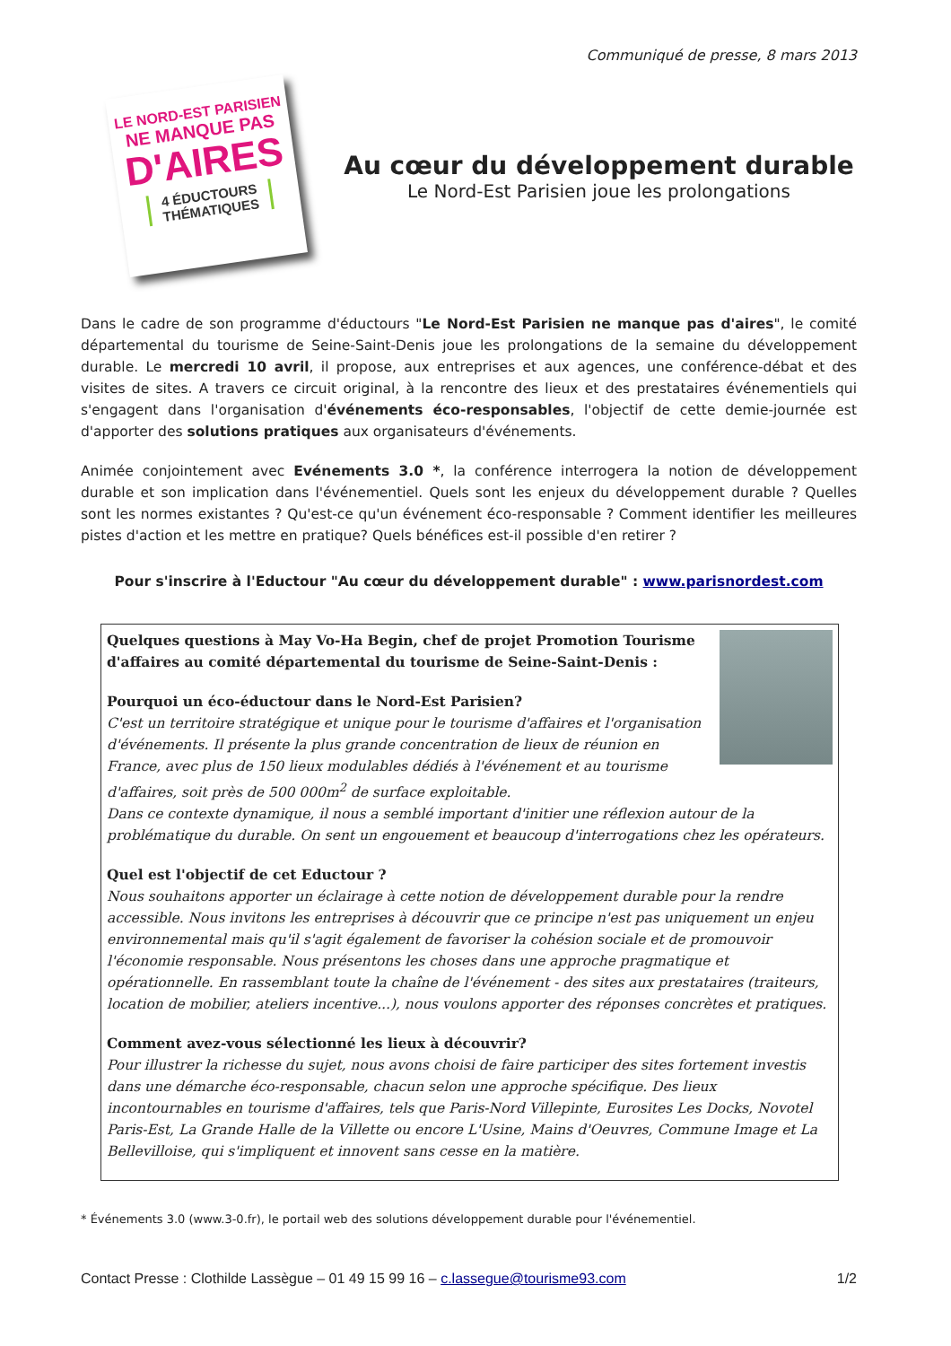Communiqué de presse, 8 mars 2013
LE NORD-EST PARISIEN
NE MANQUE PAS
D'AIRES
4 ÉDUCTOURS THÉMATIQUES
Au cœur du développement durable
Le Nord-Est Parisien joue les prolongations
Dans le cadre de son programme d'éductours "Le Nord-Est Parisien ne manque pas d'aires", le comité départemental du tourisme de Seine-Saint-Denis joue les prolongations de la semaine du développement durable. Le mercredi 10 avril, il propose, aux entreprises et aux agences, une conférence-débat et des visites de sites. A travers ce circuit original, à la rencontre des lieux et des prestataires événementiels qui s'engagent dans l'organisation d'événements éco-responsables, l'objectif de cette demie-journée est d'apporter des solutions pratiques aux organisateurs d'événements.
Animée conjointement avec Evénements 3.0 *, la conférence interrogera la notion de développement durable et son implication dans l'événementiel. Quels sont les enjeux du développement durable ? Quelles sont les normes existantes ? Qu'est-ce qu'un événement éco-responsable ? Comment identifier les meilleures pistes d'action et les mettre en pratique? Quels bénéfices est-il possible d'en retirer ?
Pour s'inscrire à l'Eductour "Au cœur du développement durable" : www.parisnordest.com
Quelques questions à May Vo-Ha Begin, chef de projet Promotion Tourisme d'affaires au comité départemental du tourisme de Seine-Saint-Denis :
Pourquoi un éco-éductour dans le Nord-Est Parisien?
C'est un territoire stratégique et unique pour le tourisme d'affaires et l'organisation d'événements. Il présente la plus grande concentration de lieux de réunion en France, avec plus de 150 lieux modulables dédiés à l'événement et au tourisme d'affaires, soit près de 500 000m<sup>2</sup> de surface exploitable.
Dans ce contexte dynamique, il nous a semblé important d'initier une réflexion autour de la problématique du durable. On sent un engouement et beaucoup d'interrogations chez les opérateurs.
Quel est l'objectif de cet Eductour ?
Nous souhaitons apporter un éclairage à cette notion de développement durable pour la rendre accessible. Nous invitons les entreprises à découvrir que ce principe n'est pas uniquement un enjeu environnemental mais qu'il s'agit également de favoriser la cohésion sociale et de promouvoir l'économie responsable. Nous présentons les choses dans une approche pragmatique et opérationnelle. En rassemblant toute la chaîne de l'événement - des sites aux prestataires (traiteurs, location de mobilier, ateliers incentive...), nous voulons apporter des réponses concrètes et pratiques.
Comment avez-vous sélectionné les lieux à découvrir?
Pour illustrer la richesse du sujet, nous avons choisi de faire participer des sites fortement investis dans une démarche éco-responsable, chacun selon une approche spécifique. Des lieux incontournables en tourisme d'affaires, tels que Paris-Nord Villepinte, Eurosites Les Docks, Novotel Paris-Est, La Grande Halle de la Villette ou encore L'Usine, Mains d'Oeuvres, Commune Image et La Bellevilloise, qui s'impliquent et innovent sans cesse en la matière.
* Événements 3.0 (www.3-0.fr), le portail web des solutions développement durable pour l'événementiel.
Contact Presse : Clothilde Lassègue – 01 49 15 99 16 – c.lassegue@tourisme93.com 1/2